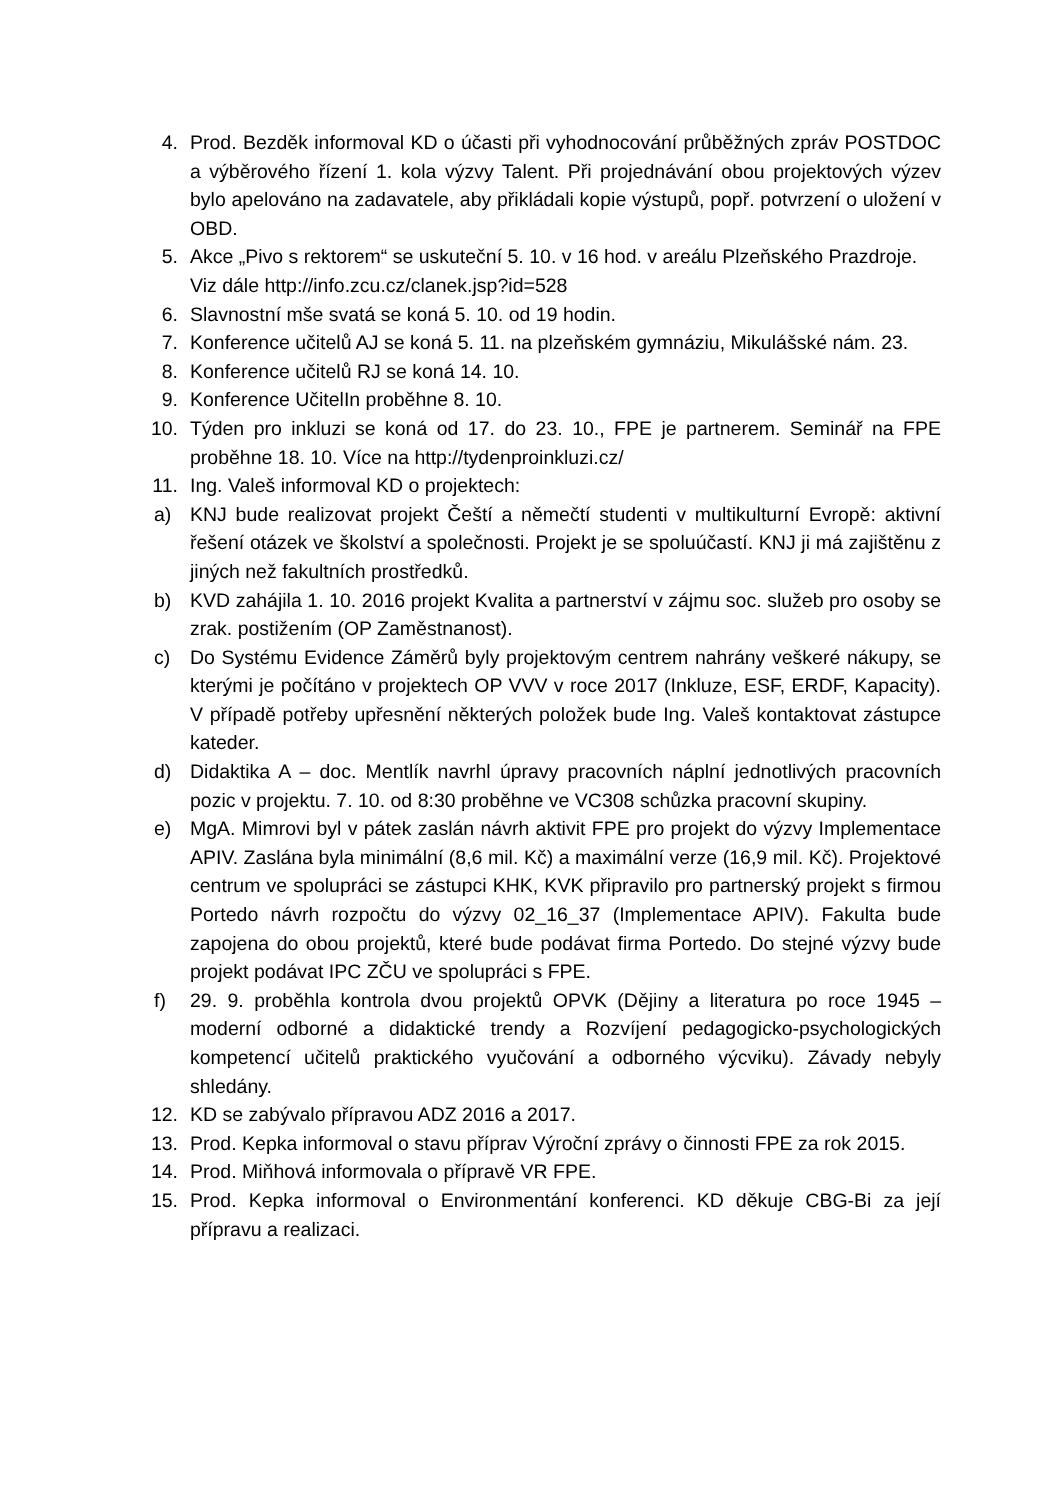4. Prod. Bezděk informoval KD o účasti při vyhodnocování průběžných zpráv POSTDOC a výběrového řízení 1. kola výzvy Talent. Při projednávání obou projektových výzev bylo apelováno na zadavatele, aby přikládali kopie výstupů, popř. potvrzení o uložení v OBD.
5. Akce „Pivo s rektorem“ se uskuteční 5. 10. v 16 hod. v areálu Plzeňského Prazdroje. Viz dále http://info.zcu.cz/clanek.jsp?id=528
6. Slavnostní mše svatá se koná 5. 10. od 19 hodin.
7. Konference učitelů AJ se koná 5. 11. na plzeňském gymnáziu, Mikulášské nám. 23.
8. Konference učitelů RJ se koná 14. 10.
9. Konference UčitelIn proběhne 8. 10.
10. Týden pro inkluzi se koná od 17. do 23. 10., FPE je partnerem. Seminář na FPE proběhne 18. 10. Více na http://tydenproinkluzi.cz/
11. Ing. Valeš informoval KD o projektech:
a) KNJ bude realizovat projekt Čeští a němečtí studenti v multikulturní Evropě: aktivní řešení otázek ve školství a společnosti. Projekt je se spoluúčastí. KNJ ji má zajištěnu z jiných než fakultních prostředků.
b) KVD zahájila 1. 10. 2016 projekt Kvalita a partnerství v zájmu soc. služeb pro osoby se zrak. postižením (OP Zaměstnanost).
c) Do Systému Evidence Záměrů byly projektovým centrem nahrány veškeré nákupy, se kterými je počítáno v projektech OP VVV v roce 2017 (Inkluze, ESF, ERDF, Kapacity). V případě potřeby upřesnění některých položek bude Ing. Valeš kontaktovat zástupce kateder.
d) Didaktika A – doc. Mentlík navrhl úpravy pracovních náplní jednotlivých pracovních pozic v projektu. 7. 10. od 8:30 proběhne ve VC308 schůzka pracovní skupiny.
e) MgA. Mimrovi byl v pátek zaslán návrh aktivit FPE pro projekt do výzvy Implementace APIV. Zaslána byla minimální (8,6 mil. Kč) a maximální verze (16,9 mil. Kč). Projektové centrum ve spolupráci se zástupci KHK, KVK připravilo pro partnerský projekt s firmou Portedo návrh rozpočtu do výzvy 02_16_37 (Implementace APIV). Fakulta bude zapojena do obou projektů, které bude podávat firma Portedo. Do stejné výzvy bude projekt podávat IPC ZČU ve spolupráci s FPE.
f) 29. 9. proběhla kontrola dvou projektů OPVK (Dějiny a literatura po roce 1945 – moderní odborné a didaktické trendy a Rozvíjení pedagogicko-psychologických kompetencí učitelů praktického vyučování a odborného výcviku). Závady nebyly shledány.
12. KD se zabývalo přípravou ADZ 2016 a 2017.
13. Prod. Kepka informoval o stavu příprav Výroční zprávy o činnosti FPE za rok 2015.
14. Prod. Miňhová informovala o přípravě VR FPE.
15. Prod. Kepka informoval o Environmentání konferenci. KD děkuje CBG-Bi za její přípravu a realizaci.